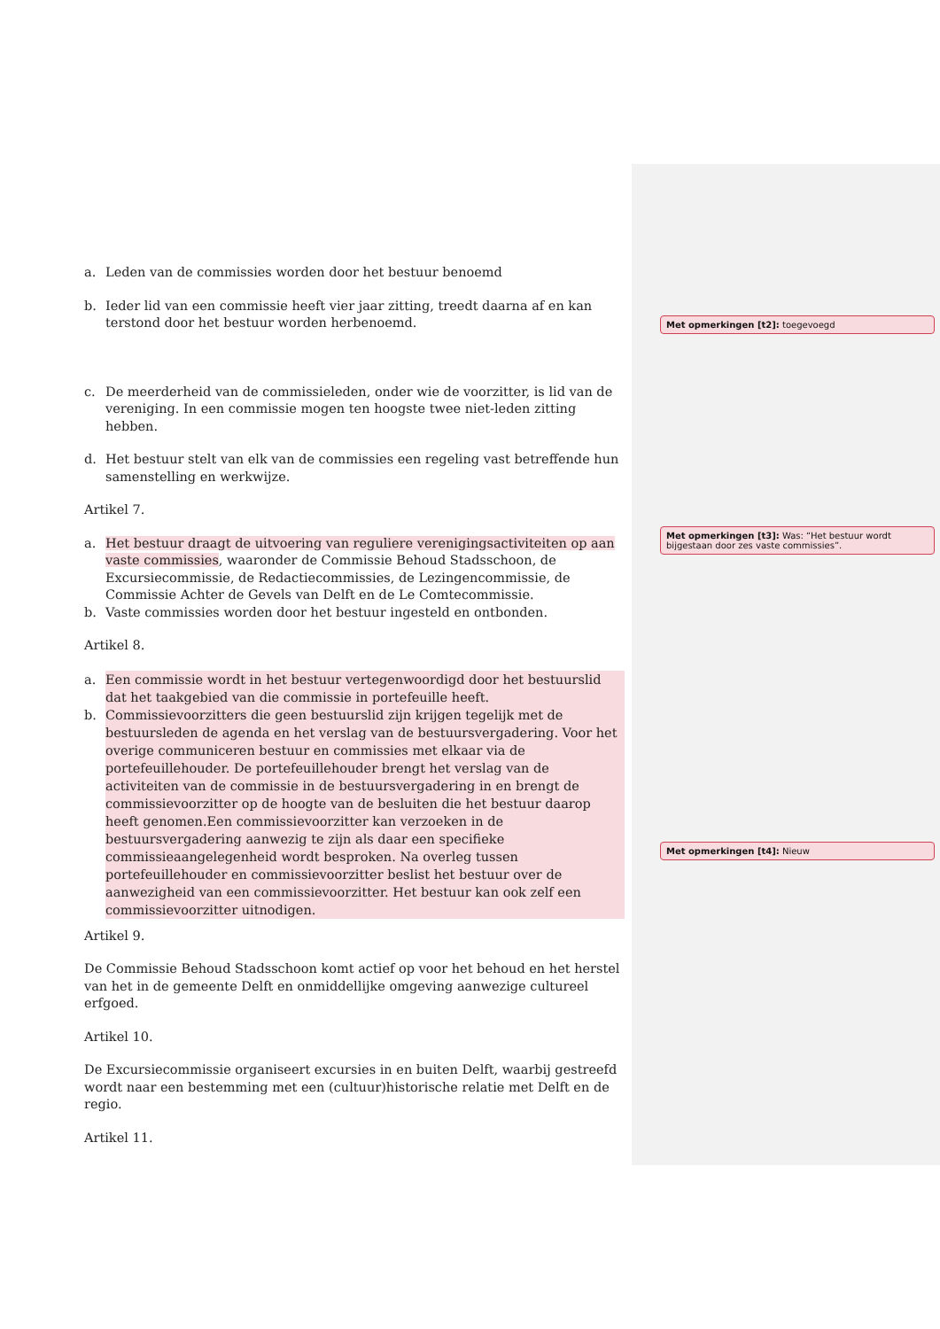a. Leden van de commissies worden door het bestuur benoemd
b. Ieder lid van een commissie heeft vier jaar zitting, treedt daarna af en kan terstond door het bestuur worden herbenoemd.
c. De meerderheid van de commissieleden, onder wie de voorzitter, is lid van de vereniging. In een commissie mogen ten hoogste twee niet-leden zitting hebben.
d. Het bestuur stelt van elk van de commissies een regeling vast betreffende hun samenstelling en werkwijze.
Artikel 7.
a. Het bestuur draagt de uitvoering van reguliere verenigingsactiviteiten op aan vaste commissies, waaronder de Commissie Behoud Stadsschoon, de Excursiecommissie, de Redactiecommissies, de Lezingencommissie, de Commissie Achter de Gevels van Delft en de Le Comtecommissie.
b. Vaste commissies worden door het bestuur ingesteld en ontbonden.
Artikel 8.
a. Een commissie wordt in het bestuur vertegenwoordigd door het bestuurslid dat het taakgebied van die commissie in portefeuille heeft.
b. Commissievoorzitters die geen bestuurslid zijn krijgen tegelijk met de bestuursleden de agenda en het verslag van de bestuursvergadering. Voor het overige communiceren bestuur en commissies met elkaar via de portefeuillehouder. De portefeuillehouder brengt het verslag van de activiteiten van de commissie in de bestuursvergadering in en brengt de commissievoorzitter op de hoogte van de besluiten die het bestuur daarop heeft genomen.Een commissievoorzitter kan verzoeken in de bestuursvergadering aanwezig te zijn als daar een specifieke commissieaangelegenheid wordt besproken. Na overleg tussen portefeuillehouder en commissievoorzitter beslist het bestuur over de aanwezigheid van een commissievoorzitter. Het bestuur kan ook zelf een commissievoorzitter uitnodigen.
Artikel 9.
De Commissie Behoud Stadsschoon komt actief op voor het behoud en het herstel van het in de gemeente Delft en onmiddellijke omgeving aanwezige cultureel erfgoed.
Artikel 10.
De Excursiecommissie organiseert excursies in en buiten Delft, waarbij gestreefd wordt naar een bestemming met een (cultuur)historische relatie met Delft en de regio.
Artikel 11.
Met opmerkingen [t2]: toegevoegd
Met opmerkingen [t3]: Was: “Het bestuur wordt bijgestaan door zes vaste commissies”.
Met opmerkingen [t4]: Nieuw